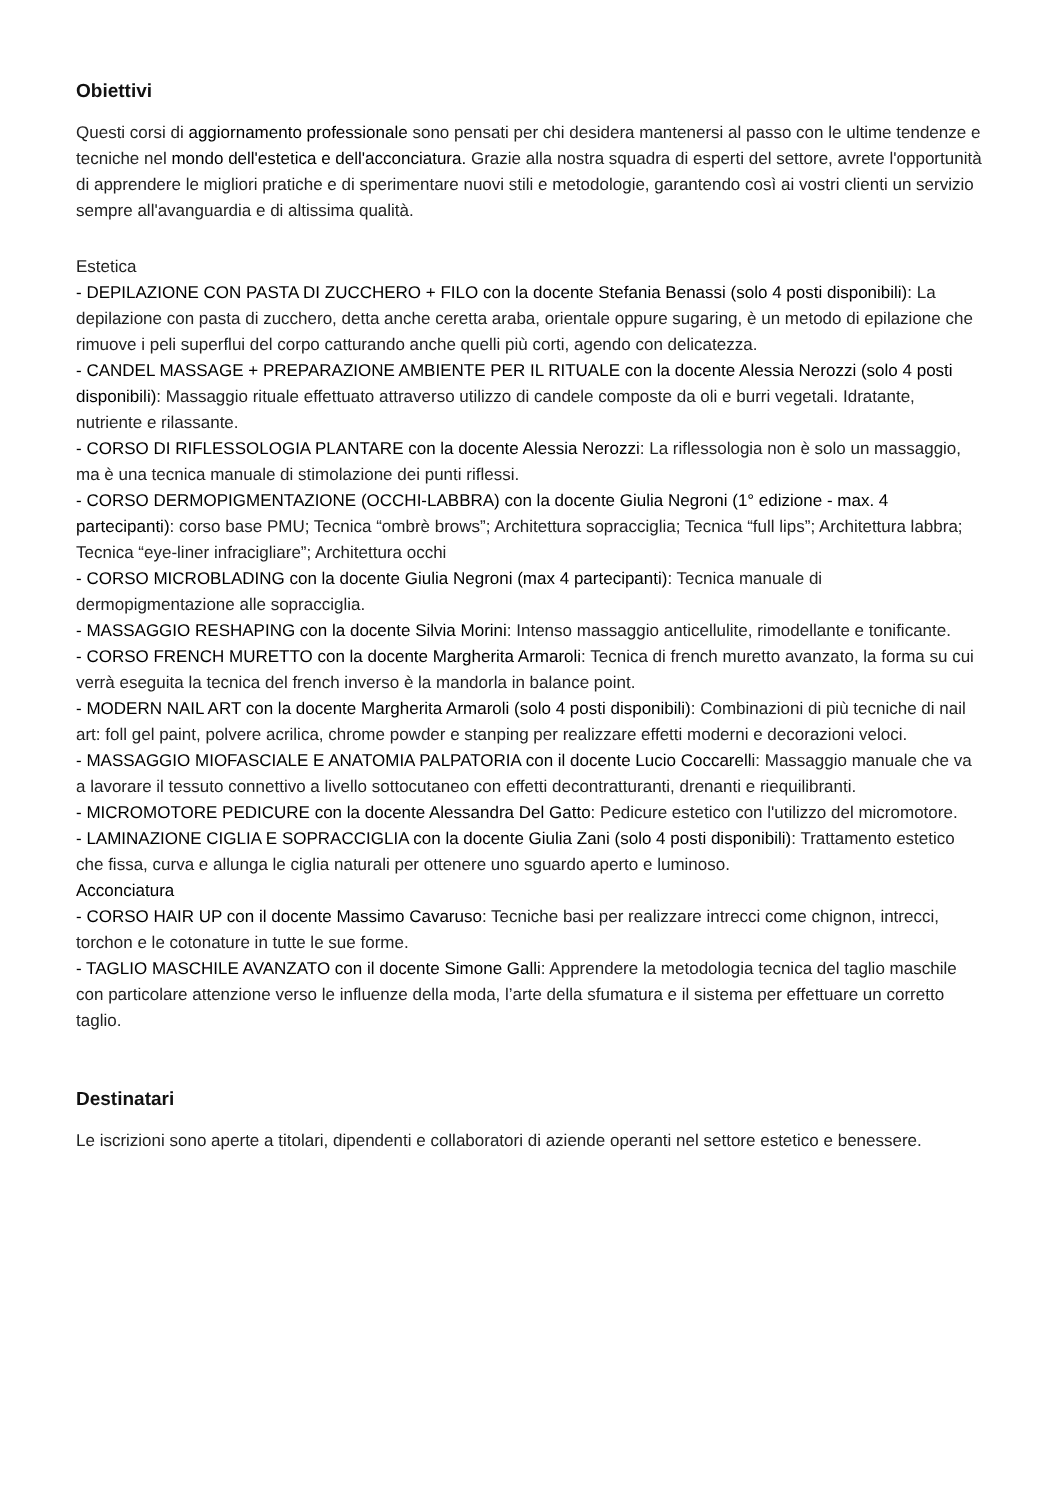Obiettivi
Questi corsi di aggiornamento professionale sono pensati per chi desidera mantenersi al passo con le ultime tendenze e tecniche nel mondo dell'estetica e dell'acconciatura. Grazie alla nostra squadra di esperti del settore, avrete l'opportunità di apprendere le migliori pratiche e di sperimentare nuovi stili e metodologie, garantendo così ai vostri clienti un servizio sempre all'avanguardia e di altissima qualità.
Estetica
- DEPILAZIONE CON PASTA DI ZUCCHERO + FILO con la docente Stefania Benassi (solo 4 posti disponibili): La depilazione con pasta di zucchero, detta anche ceretta araba, orientale oppure sugaring, è un metodo di epilazione che rimuove i peli superflui del corpo catturando anche quelli più corti, agendo con delicatezza.
- CANDEL MASSAGE + PREPARAZIONE AMBIENTE PER IL RITUALE con la docente Alessia Nerozzi (solo 4 posti disponibili): Massaggio rituale effettuato attraverso utilizzo di candele composte da oli e burri vegetali. Idratante, nutriente e rilassante.
- CORSO DI RIFLESSOLOGIA PLANTARE con la docente Alessia Nerozzi: La riflessologia non è solo un massaggio, ma è una tecnica manuale di stimolazione dei punti riflessi.
- CORSO DERMOPIGMENTAZIONE (OCCHI-LABBRA) con la docente Giulia Negroni (1° edizione - max. 4 partecipanti): corso base PMU; Tecnica “ombrè brows”; Architettura sopracciglia; Tecnica “full lips”; Architettura labbra; Tecnica “eye-liner infracigliare”; Architettura occhi
- CORSO MICROBLADING con la docente Giulia Negroni (max 4 partecipanti): Tecnica manuale di dermopigmentazione alle sopracciglia.
- MASSAGGIO RESHAPING con la docente Silvia Morini: Intenso massaggio anticellulite, rimodellante e tonificante.
- CORSO FRENCH MURETTO con la docente Margherita Armaroli: Tecnica di french muretto avanzato, la forma su cui verrà eseguita la tecnica del french inverso è la mandorla in balance point.
- MODERN NAIL ART con la docente Margherita Armaroli (solo 4 posti disponibili): Combinazioni di più tecniche di nail art: foll gel paint, polvere acrilica, chrome powder e stanping per realizzare effetti moderni e decorazioni veloci.
- MASSAGGIO MIOFASCIALE E ANATOMIA PALPATORIA con il docente Lucio Coccarelli: Massaggio manuale che va a lavorare il tessuto connettivo a livello sottocutaneo con effetti decontratturanti, drenanti e riequilibranti.
- MICROMOTORE PEDICURE con la docente Alessandra Del Gatto: Pedicure estetico con l'utilizzo del micromotore.
- LAMINAZIONE CIGLIA E SOPRACCIGLIA con la docente Giulia Zani (solo 4 posti disponibili): Trattamento estetico che fissa, curva e allunga le ciglia naturali per ottenere uno sguardo aperto e luminoso.
Acconciatura
- CORSO HAIR UP con il docente Massimo Cavaruso: Tecniche basi per realizzare intrecci come chignon, intrecci, torchon e le cotonature in tutte le sue forme.
- TAGLIO MASCHILE AVANZATO con il docente Simone Galli: Apprendere la metodologia tecnica del taglio maschile con particolare attenzione verso le influenze della moda, l’arte della sfumatura e il sistema per effettuare un corretto taglio.
Destinatari
Le iscrizioni sono aperte a titolari, dipendenti e collaboratori di aziende operanti nel settore estetico e benessere.